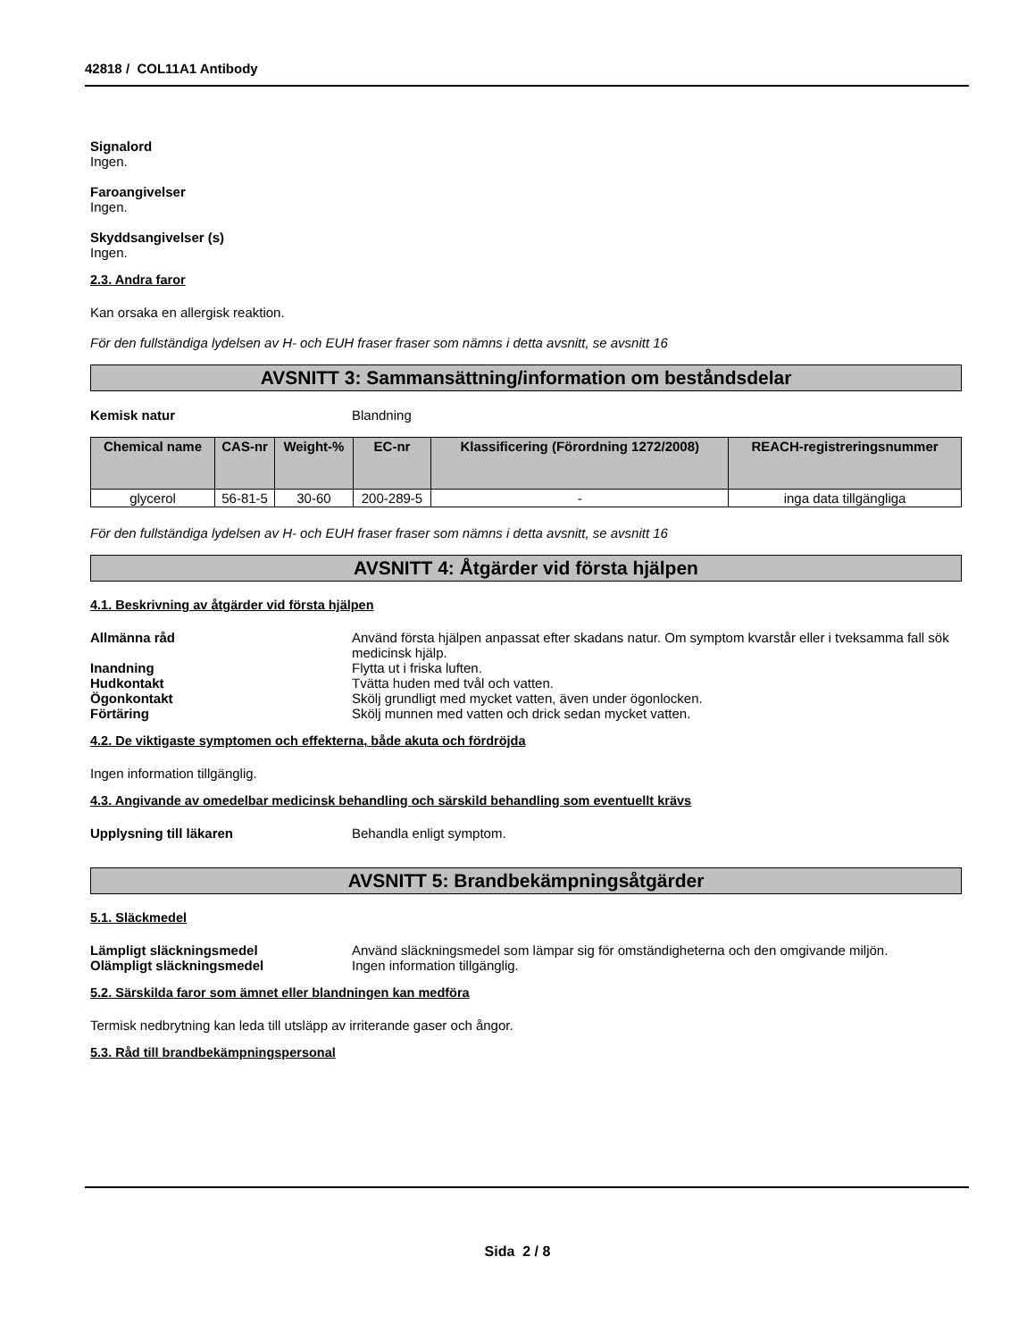42818 / COL11A1 Antibody
Signalord
Ingen.
Faroangivelser
Ingen.
Skyddsangivelser (s)
Ingen.
2.3. Andra faror
Kan orsaka en allergisk reaktion.
För den fullständiga lydelsen av H- och EUH fraser fraser som nämns i detta avsnitt, se avsnitt 16
AVSNITT 3: Sammansättning/information om beståndsdelar
Kemisk natur Blandning
| Chemical name | CAS-nr | Weight-% | EC-nr | Klassificering (Förordning 1272/2008) | REACH-registreringsnummer |
| --- | --- | --- | --- | --- | --- |
| glycerol | 56-81-5 | 30-60 | 200-289-5 | - | inga data tillgängliga |
För den fullständiga lydelsen av H- och EUH fraser fraser som nämns i detta avsnitt, se avsnitt 16
AVSNITT 4: Åtgärder vid första hjälpen
4.1. Beskrivning av åtgärder vid första hjälpen
Allmänna råd Använd första hjälpen anpassat efter skadans natur. Om symptom kvarstår eller i tveksamma fall sök medicinsk hjälp.
Inandning Flytta ut i friska luften.
Hudkontakt Tvätta huden med tvål och vatten.
Ögonkontakt Skölj grundligt med mycket vatten, även under ögonlocken.
Förtäring Skölj munnen med vatten och drick sedan mycket vatten.
4.2. De viktigaste symptomen och effekterna, både akuta och fördröjda
Ingen information tillgänglig.
4.3. Angivande av omedelbar medicinsk behandling och särskild behandling som eventuellt krävs
Upplysning till läkaren Behandla enligt symptom.
AVSNITT 5: Brandbekämpningsåtgärder
5.1. Släckmedel
Lämpligt släckningsmedel Använd släckningsmedel som lämpar sig för omständigheterna och den omgivande miljön.
Olämpligt släckningsmedel Ingen information tillgänglig.
5.2. Särskilda faror som ämnet eller blandningen kan medföra
Termisk nedbrytning kan leda till utsläpp av irriterande gaser och ångor.
5.3. Råd till brandbekämpningspersonal
Sida 2 / 8